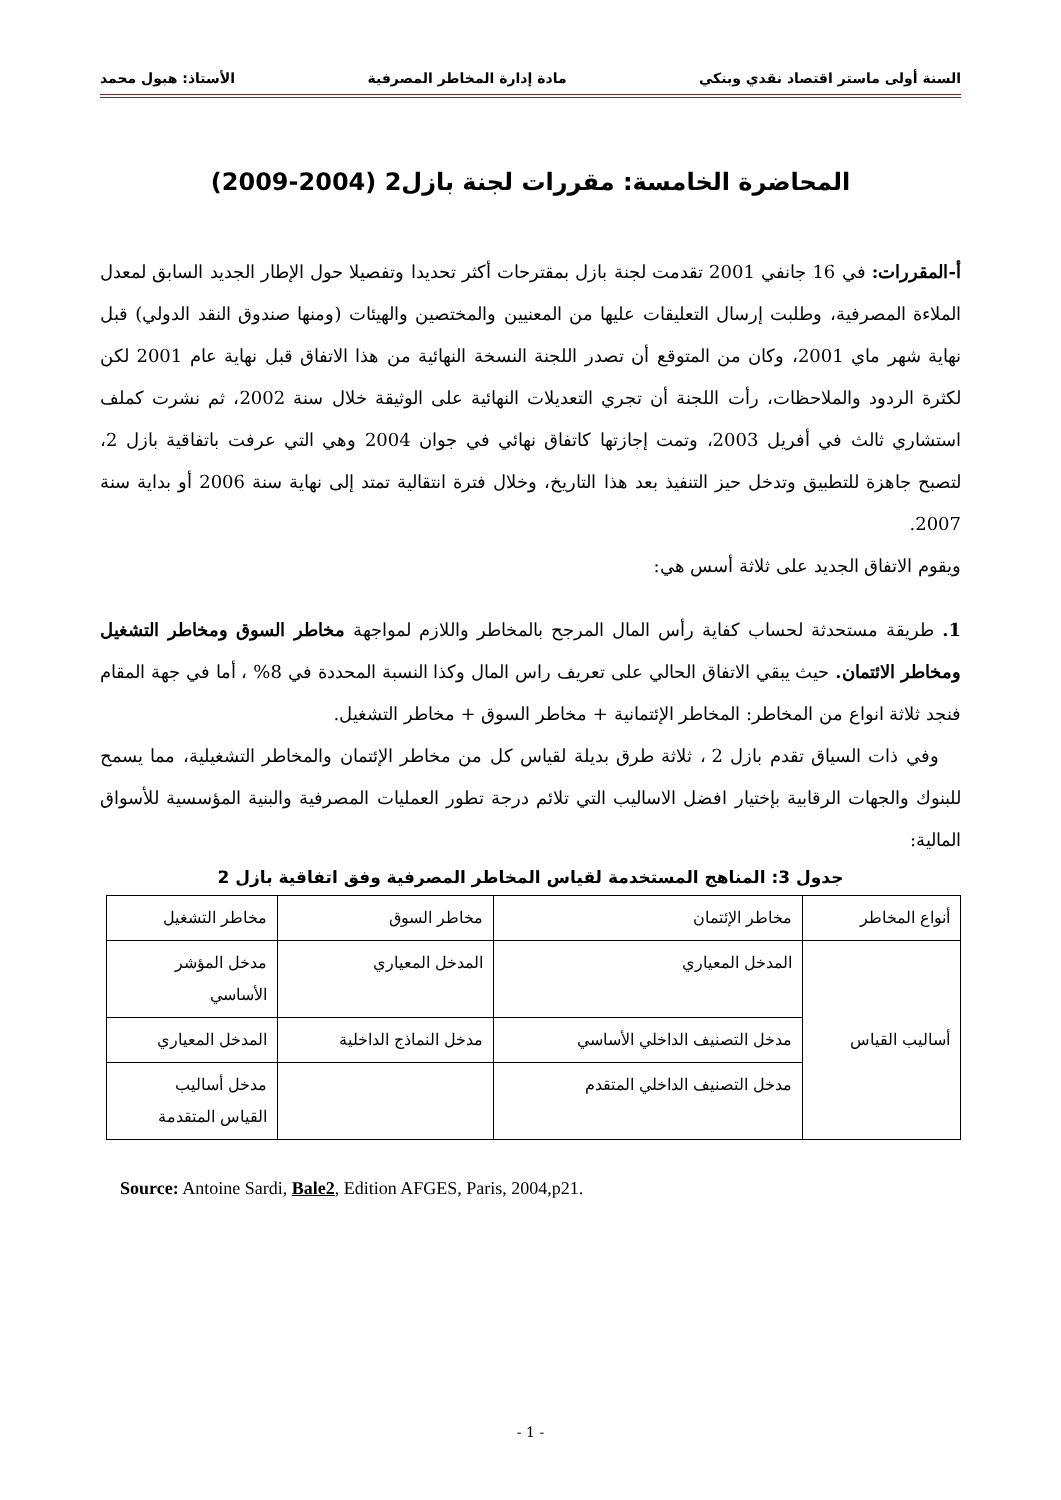السنة أولى ماستر اقتصاد نقدي وبنكي مادة إدارة المخاطر المصرفية الأستاذ: هبول محمد
المحاضرة الخامسة: مقررات لجنة بازل2 (2004-2009)
أ-المقررات: في 16 جانفي 2001 تقدمت لجنة بازل بمقترحات أكثر تحديدا وتفصيلا حول الإطار الجديد السابق لمعدل الملاءة المصرفية، وطلبت إرسال التعليقات عليها من المعنيين والمختصين والهيئات (ومنها صندوق النقد الدولي) قبل نهاية شهر ماي 2001، وكان من المتوقع أن تصدر اللجنة النسخة النهائية من هذا الاتفاق قبل نهاية عام 2001 لكن لكثرة الردود والملاحظات، رأت اللجنة أن تجري التعديلات النهائية على الوثيقة خلال سنة 2002، ثم نشرت كملف استشاري ثالث في أفريل 2003، وتمت إجازتها كاتفاق نهائي في جوان 2004 وهي التي عرفت باتفاقية بازل 2، لتصبح جاهزة للتطبيق وتدخل حيز التنفيذ بعد هذا التاريخ، وخلال فترة انتقالية تمتد إلى نهاية سنة 2006 أو بداية سنة 2007.
ويقوم الاتفاق الجديد على ثلاثة أسس هي:
1. طريقة مستحدثة لحساب كفاية رأس المال المرجح بالمخاطر واللازم لمواجهة مخاطر السوق ومخاطر التشغيل ومخاطر الائتمان. حيث يبقي الاتفاق الحالي على تعريف راس المال وكذا النسبة المحددة في 8% ، أما في جهة المقام فنجد ثلاثة انواع من المخاطر: المخاطر الإئتمانية + مخاطر السوق + مخاطر التشغيل.
وفي ذات السياق تقدم بازل 2 ، ثلاثة طرق بديلة لقياس كل من مخاطر الإئتمان والمخاطر التشغيلية، مما يسمح للبنوك والجهات الرقابية بإختيار افضل الاساليب التي تلائم درجة تطور العمليات المصرفية والبنية المؤسسية للأسواق المالية:
جدول 3: المناهج المستخدمة لقياس المخاطر المصرفية وفق اتفاقية بازل 2
| أنواع المخاطر | مخاطر الإئتمان | مخاطر السوق | مخاطر التشغيل |
| --- | --- | --- | --- |
| أساليب القياس | المدخل المعياري | المدخل المعياري | مدخل المؤشر الأساسي |
| | مدخل التصنيف الداخلي الأساسي | مدخل النماذج الداخلية | المدخل المعياري |
| | مدخل التصنيف الداخلي المتقدم | | مدخل أساليب القياس المتقدمة |
Source: Antoine Sardi, Bale2, Edition AFGES, Paris, 2004,p21.
- 1 -